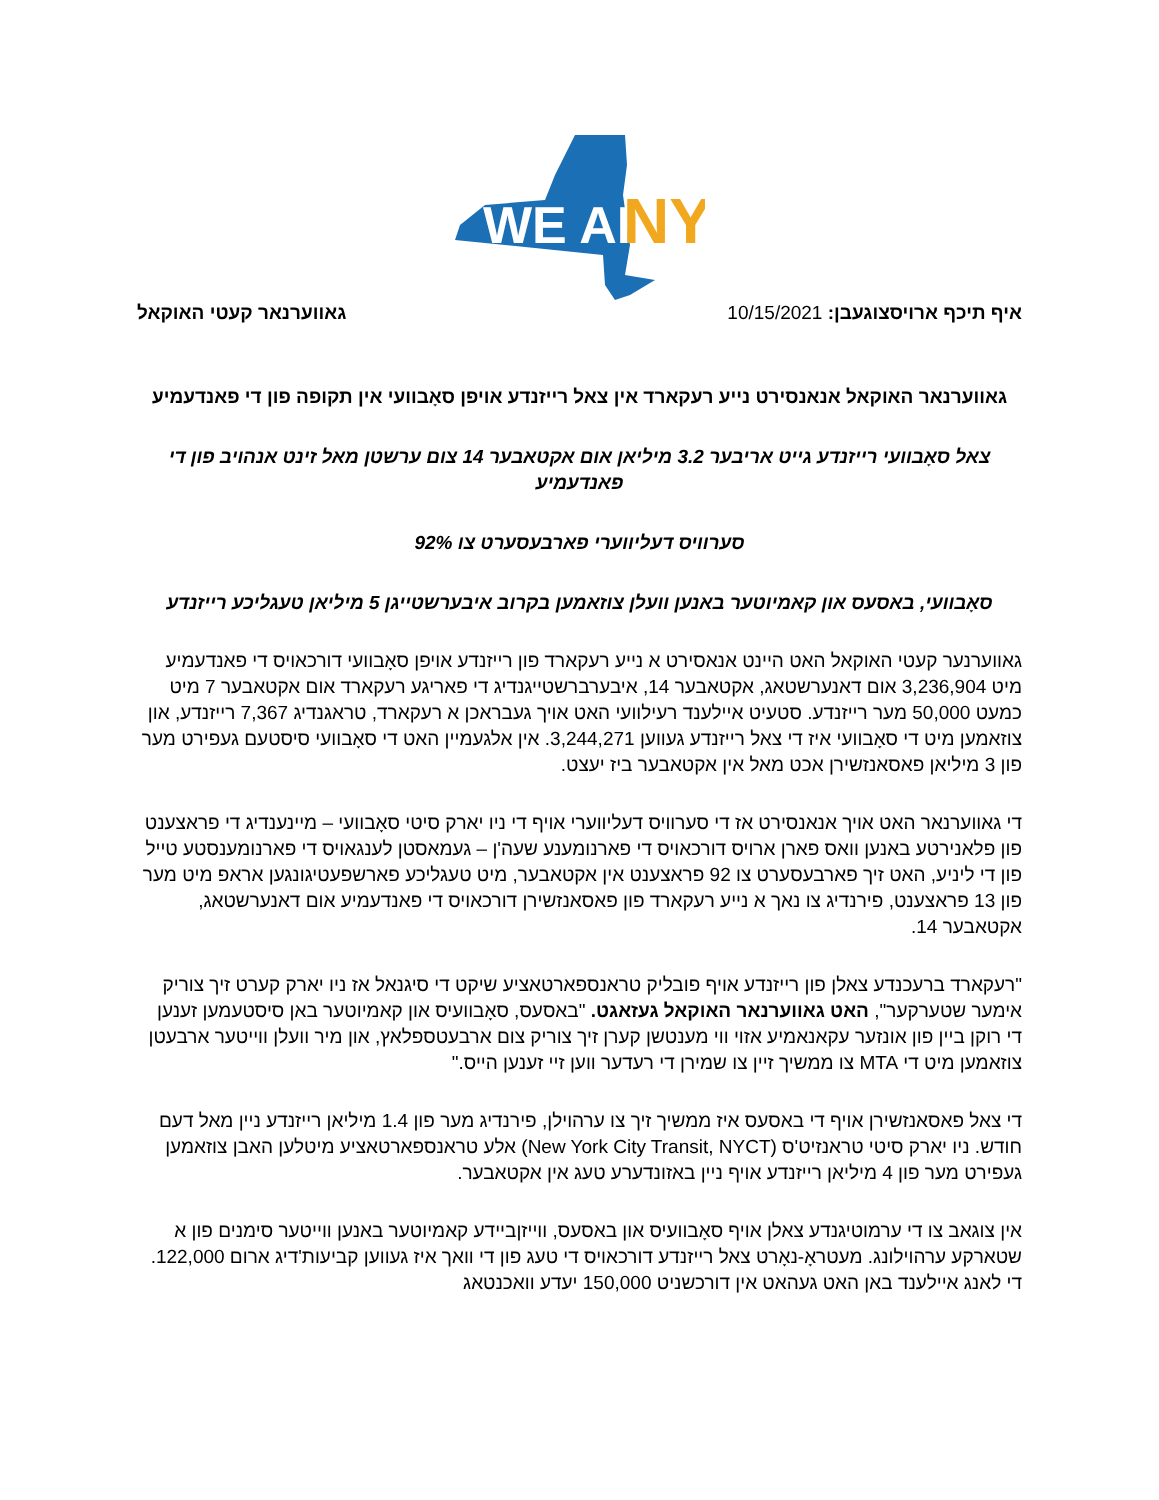WE ARE
NY
איף תיכף ארויסצוגעבן: 10/15/2021
גאווערנאר קעטי האוקאל
גאווערנאר האוקאל אנאנסירט נייע רעקארד אין צאל רייזנדע אויפן סאָבוועי אין תקופה פון די פאנדעמיע
צאל סאָבוועי רייזנדע גייט אריבער 3.2 מיליאן אום אקטאבער 14 צום ערשטן מאל זינט אנהויב פון די פאנדעמיע
סערוויס דעליווערי פארבעסערט צו 92%
סאָבוועי, באסעס און קאמיוטער באנען וועלן צוזאמען בקרוב איבערשטייגן 5 מיליאן טעגליכע רייזנדע
גאווערנער קעטי האוקאל האט היינט אנאסירט א נייע רעקארד פון רייזנדע אויפן סאָבוועי דורכאויס די פאנדעמיע מיט 3,236,904 אום דאנערשטאג, אקטאבער 14, איבערברשטייגנדיג די פאריגע רעקארד אום אקטאבער 7 מיט כמעט 50,000 מער רייזנדע. סטעיט איילענד רעילוועי האט אויך געבראכן א רעקארד, טראגנדיג 7,367 רייזנדע, און צוזאמען מיט די סאָבוועי איז די צאל רייזנדע געווען 3,244,271. אין אלגעמיין האט די סאָבוועי סיסטעם געפירט מער פון 3 מיליאן פאסאנזשירן אכט מאל אין אקטאבער ביז יעצט.
די גאווערנאר האט אויך אנאנסירט אז די סערוויס דעליווערי אויף די ניו יארק סיטי סאָבוועי – מיינענדיג די פראצענט פון פלאנירטע באנען וואס פארן ארויס דורכאויס די פארנומענע שעה'ן – געמאסטן לענגאויס די פארנומענסטע טייל פון די ליניע, האט זיך פארבעסערט צו 92 פראצענט אין אקטאבער, מיט טעגליכע פארשפעטיגונגען אראפ מיט מער פון 13 פראצענט, פירנדיג צו נאך א נייע רעקארד פון פאסאנזשירן דורכאויס די פאנדעמיע אום דאנערשטאג, אקטאבער 14.
"רעקארד ברעכנדע צאלן פון רייזנדע אויף פובליק טראנספארטאציע שיקט די סיגנאל אז ניו יארק קערט זיך צוריק אימער שטערקער", האט גאווערנאר האוקאל געזאגט. "באסעס, סאָבוועיס און קאמיוטער באן סיסטעמען זענען די רוקן ביין פון אונזער עקאנאמיע אזוי ווי מענטשן קערן זיך צוריק צום ארבעטספלאץ, און מיר וועלן ווייטער ארבעטן צוזאמען מיט די MTA צו ממשיך זיין צו שמירן די רעדער ווען זיי זענען הייס."
די צאל פאסאנזשירן אויף די באסעס איז ממשיך זיך צו ערהוילן, פירנדיג מער פון 1.4 מיליאן רייזנדע ניין מאל דעם חודש. ניו יארק סיטי טראנזיט'ס (New York City Transit, NYCT) אלע טראנספארטאציע מיטלען האבן צוזאמען געפירט מער פון 4 מיליאן רייזנדע אויף ניין באזונדערע טעג אין אקטאבער.
אין צוגאב צו די ערמוטיגנדע צאלן אויף סאָבוועיס און באסעס, ווייזןביידע קאמיוטער באנען ווייטער סימנים פון א שטארקע ערהוילונג. מעטראָ-נאָרט צאל רייזנדע דורכאויס די טעג פון די וואך איז געווען קביעות'דיג ארום 122,000. די לאנג איילענד באן האט געהאט אין דורכשניט 150,000 יעדע וואכנטאג